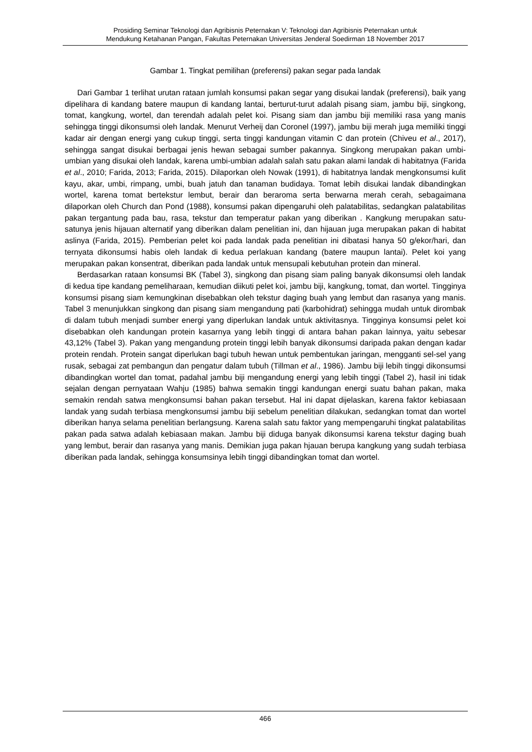Prosiding Seminar Teknologi dan Agribisnis Peternakan V: Teknologi dan Agribisnis Peternakan untuk
Mendukung Ketahanan Pangan, Fakultas Peternakan Universitas Jenderal Soedirman 18 November 2017
Gambar 1. Tingkat pemilihan (preferensi) pakan segar pada landak
Dari Gambar 1 terlihat urutan rataan jumlah konsumsi pakan segar yang disukai landak (preferensi), baik yang dipelihara di kandang batere maupun di kandang lantai, berturut-turut adalah pisang siam, jambu biji, singkong, tomat, kangkung, wortel, dan terendah adalah pelet koi. Pisang siam dan jambu biji memiliki rasa yang manis sehingga tinggi dikonsumsi oleh landak. Menurut Verheij dan Coronel (1997), jambu biji merah juga memiliki tinggi kadar air dengan energi yang cukup tinggi, serta tinggi kandungan vitamin C dan protein (Chiveu et al., 2017), sehingga sangat disukai berbagai jenis hewan sebagai sumber pakannya. Singkong merupakan pakan umbi-umbian yang disukai oleh landak, karena umbi-umbian adalah salah satu pakan alami landak di habitatnya (Farida et al., 2010; Farida, 2013; Farida, 2015). Dilaporkan oleh Nowak (1991), di habitatnya landak mengkonsumsi kulit kayu, akar, umbi, rimpang, umbi, buah jatuh dan tanaman budidaya. Tomat lebih disukai landak dibandingkan wortel, karena tomat bertekstur lembut, berair dan beraroma serta berwarna merah cerah, sebagaimana dilaporkan oleh Church dan Pond (1988), konsumsi pakan dipengaruhi oleh palatabilitas, sedangkan palatabilitas pakan tergantung pada bau, rasa, tekstur dan temperatur pakan yang diberikan . Kangkung merupakan satu-satunya jenis hijauan alternatif yang diberikan dalam penelitian ini, dan hijauan juga merupakan pakan di habitat aslinya (Farida, 2015). Pemberian pelet koi pada landak pada penelitian ini dibatasi hanya 50 g/ekor/hari, dan ternyata dikonsumsi habis oleh landak di kedua perlakuan kandang (batere maupun lantai). Pelet koi yang merupakan pakan konsentrat, diberikan pada landak untuk mensupali kebutuhan protein dan mineral.
Berdasarkan rataan konsumsi BK (Tabel 3), singkong dan pisang siam paling banyak dikonsumsi oleh landak di kedua tipe kandang pemeliharaan, kemudian diikuti pelet koi, jambu biji, kangkung, tomat, dan wortel. Tingginya konsumsi pisang siam kemungkinan disebabkan oleh tekstur daging buah yang lembut dan rasanya yang manis. Tabel 3 menunjukkan singkong dan pisang siam mengandung pati (karbohidrat) sehingga mudah untuk dirombak di dalam tubuh menjadi sumber energi yang diperlukan landak untuk aktivitasnya. Tingginya konsumsi pelet koi disebabkan oleh kandungan protein kasarnya yang lebih tinggi di antara bahan pakan lainnya, yaitu sebesar 43,12% (Tabel 3). Pakan yang mengandung protein tinggi lebih banyak dikonsumsi daripada pakan dengan kadar protein rendah. Protein sangat diperlukan bagi tubuh hewan untuk pembentukan jaringan, mengganti sel-sel yang rusak, sebagai zat pembangun dan pengatur dalam tubuh (Tillman et al., 1986). Jambu biji lebih tinggi dikonsumsi dibandingkan wortel dan tomat, padahal jambu biji mengandung energi yang lebih tinggi (Tabel 2), hasil ini tidak sejalan dengan pernyataan Wahju (1985) bahwa semakin tinggi kandungan energi suatu bahan pakan, maka semakin rendah satwa mengkonsumsi bahan pakan tersebut. Hal ini dapat dijelaskan, karena faktor kebiasaan landak yang sudah terbiasa mengkonsumsi jambu biji sebelum penelitian dilakukan, sedangkan tomat dan wortel diberikan hanya selama penelitian berlangsung. Karena salah satu faktor yang mempengaruhi tingkat palatabilitas pakan pada satwa adalah kebiasaan makan. Jambu biji diduga banyak dikonsumsi karena tekstur daging buah yang lembut, berair dan rasanya yang manis. Demikian juga pakan hjauan berupa kangkung yang sudah terbiasa diberikan pada landak, sehingga konsumsinya lebih tinggi dibandingkan tomat dan wortel.
466